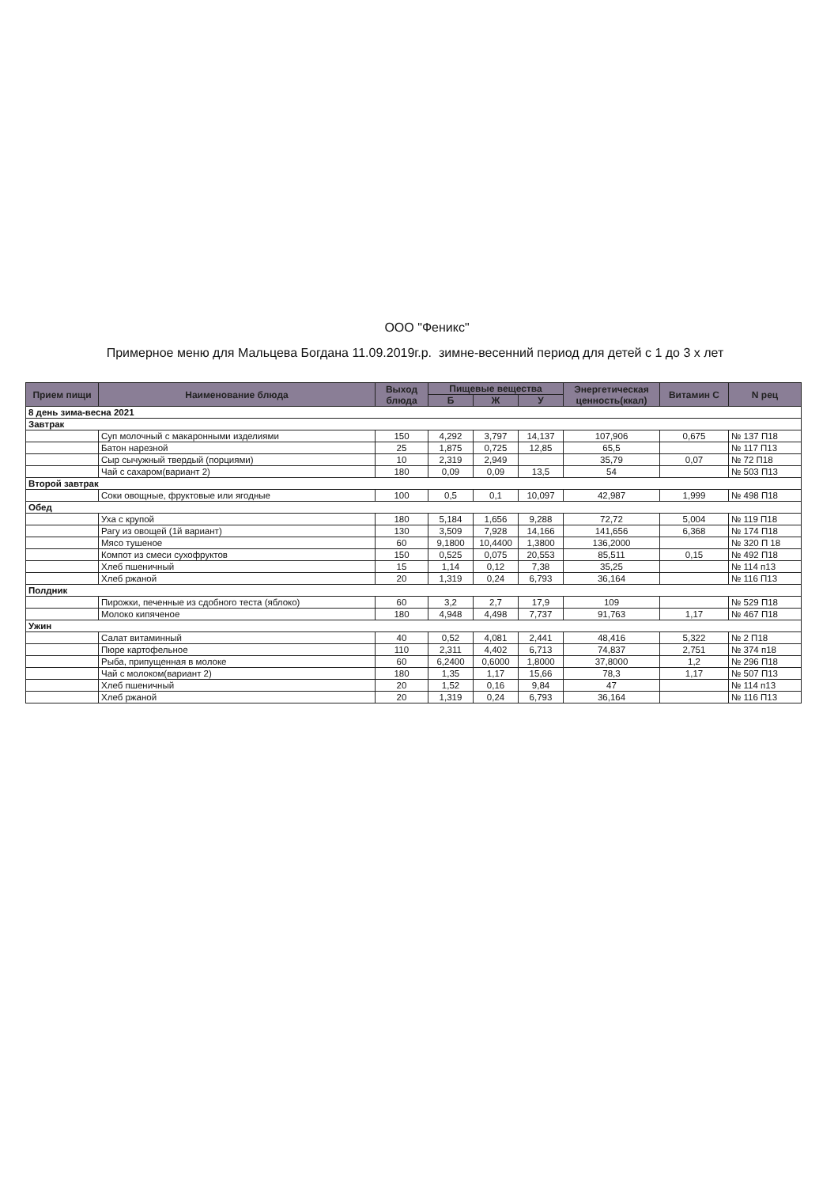ООО "Феникс"
Примерное меню для Мальцева Богдана 11.09.2019г.р. зимне-весенний период для детей с 1 до 3 х лет
| Прием пищи | Наименование блюда | Выход блюда | Пищевые вещества | | | Энергетическая ценность(ккал) | Витамин С | N рец |
| --- | --- | --- | --- | --- | --- | --- | --- | --- |
| | | | Б | Ж | У | | | |
| 8 день зима-весна 2021 | | | | | | | | |
| Завтрак | | | | | | | | |
| | Суп молочный с макаронными изделиями | 150 | 4,292 | 3,797 | 14,137 | 107,906 | 0,675 | № 137 П18 |
| | Батон нарезной | 25 | 1,875 | 0,725 | 12,85 | 65,5 | | № 117 П13 |
| | Сыр сычужный твердый (порциями) | 10 | 2,319 | 2,949 | | 35,79 | 0,07 | № 72 П18 |
| | Чай с сахаром(вариант 2) | 180 | 0,09 | 0,09 | 13,5 | 54 | | № 503 П13 |
| Второй завтрак | | | | | | | | |
| | Соки овощные, фруктовые или ягодные | 100 | 0,5 | 0,1 | 10,097 | 42,987 | 1,999 | № 498 П18 |
| Обед | | | | | | | | |
| | Уха с крупой | 180 | 5,184 | 1,656 | 9,288 | 72,72 | 5,004 | № 119 П18 |
| | Рагу из овощей (1й вариант) | 130 | 3,509 | 7,928 | 14,166 | 141,656 | 6,368 | № 174 П18 |
| | Мясо тушеное | 60 | 9,1800 | 10,4400 | 1,3800 | 136,2000 | | № 320 П 18 |
| | Компот из смеси сухофруктов | 150 | 0,525 | 0,075 | 20,553 | 85,511 | 0,15 | № 492 П18 |
| | Хлеб пшеничный | 15 | 1,14 | 0,12 | 7,38 | 35,25 | | № 114 п13 |
| | Хлеб ржаной | 20 | 1,319 | 0,24 | 6,793 | 36,164 | | № 116 П13 |
| Полдник | | | | | | | | |
| | Пирожки, печенные из сдобного теста (яблоко) | 60 | 3,2 | 2,7 | 17,9 | 109 | | № 529 П18 |
| | Молоко кипяченое | 180 | 4,948 | 4,498 | 7,737 | 91,763 | 1,17 | № 467 П18 |
| Ужин | | | | | | | | |
| | Салат витаминный | 40 | 0,52 | 4,081 | 2,441 | 48,416 | 5,322 | № 2 П18 |
| | Пюре картофельное | 110 | 2,311 | 4,402 | 6,713 | 74,837 | 2,751 | № 374 п18 |
| | Рыба, припущенная в молоке | 60 | 6,2400 | 0,6000 | 1,8000 | 37,8000 | 1,2 | № 296 П18 |
| | Чай с молоком(вариант 2) | 180 | 1,35 | 1,17 | 15,66 | 78,3 | 1,17 | № 507 П13 |
| | Хлеб пшеничный | 20 | 1,52 | 0,16 | 9,84 | 47 | | № 114 п13 |
| | Хлеб ржаной | 20 | 1,319 | 0,24 | 6,793 | 36,164 | | № 116 П13 |